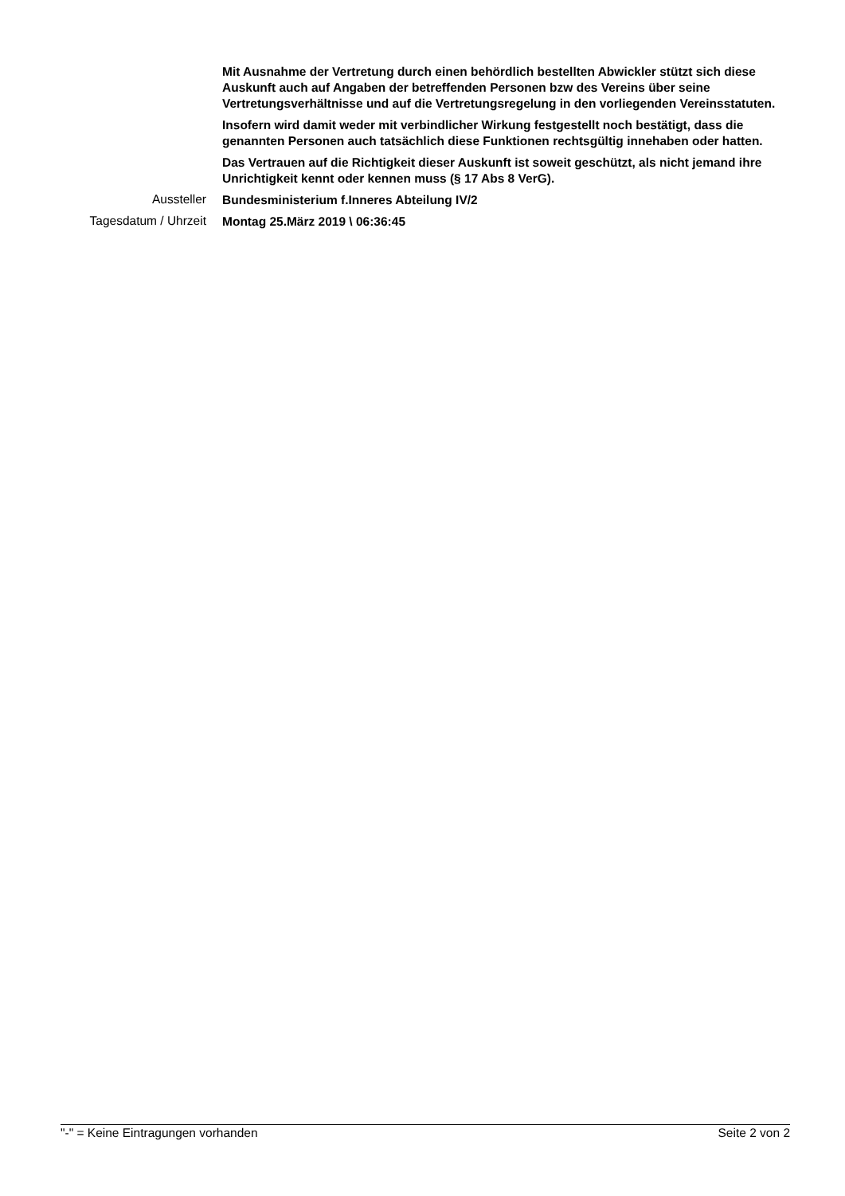Mit Ausnahme der Vertretung durch einen behördlich bestellten Abwickler stützt sich diese Auskunft auch auf Angaben der betreffenden Personen bzw des Vereins über seine Vertretungsverhältnisse und auf die Vertretungsregelung in den vorliegenden Vereinsstatuten.
Insofern wird damit weder mit verbindlicher Wirkung festgestellt noch bestätigt, dass die genannten Personen auch tatsächlich diese Funktionen rechtsgültig innehaben oder hatten.
Das Vertrauen auf die Richtigkeit dieser Auskunft ist soweit geschützt, als nicht jemand ihre Unrichtigkeit kennt oder kennen muss (§ 17 Abs 8 VerG).
Aussteller
Bundesministerium f.Inneres Abteilung IV/2
Tagesdatum / Uhrzeit
Montag 25.März 2019 \ 06:36:45
"-" = Keine Eintragungen vorhanden Seite 2 von 2